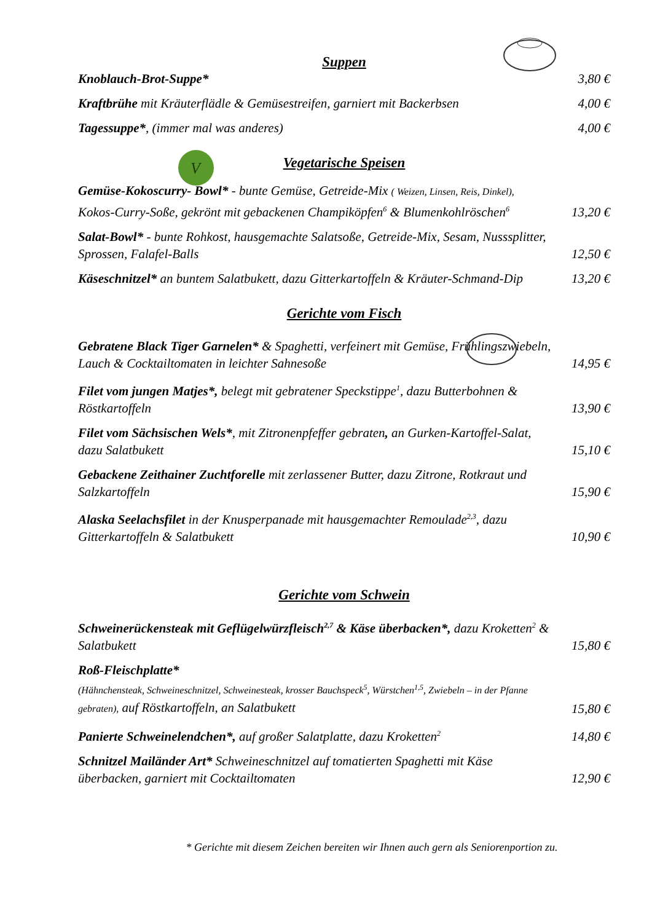V
Suppen
Knoblauch-Brot-Suppe*
3,80 €
Kraftbrühe mit Kräuterflädle & Gemüsestreifen, garniert mit Backerbsen
4,00 €
Tagessuppe*, (immer mal was anderes)
4,00 €
Vegetarische Speisen
Gemüse-Kokoscurry- Bowl* - bunte Gemüse, Getreide-Mix ( Weizen, Linsen, Reis, Dinkel), Kokos-Curry-Soße, gekrönt mit gebackenen Champiköpfen<sup>6</sup> & Blumenkohlröschen<sup>6</sup>
13,20 €
Salat-Bowl* - bunte Rohkost, hausgemachte Salatsoße, Getreide-Mix, Sesam, Nusssplitter, Sprossen, Falafel-Balls
12,50 €
Käseschnitzel* an buntem Salatbukett, dazu Gitterkartoffeln & Kräuter-Schmand-Dip
13,20 €
Gerichte vom Fisch
Gebratene Black Tiger Garnelen* & Spaghetti, verfeinert mit Gemüse, Frühlingszwiebeln, Lauch & Cocktailtomaten in leichter Sahnesoße
14,95 €
Filet vom jungen Matjes*, belegt mit gebratener Speckstippe<sup>1</sup>, dazu Butterbohnen & Röstkartoffeln
13,90 €
Filet vom Sächsischen Wels*, mit Zitronenpfeffer gebraten, an Gurken-Kartoffel-Salat, dazu Salatbukett
15,10 €
Gebackene Zeithainer Zuchtforelle mit zerlassener Butter, dazu Zitrone, Rotkraut und Salzkartoffeln
15,90 €
Alaska Seelachsfilet in der Knusperpanade mit hausgemachter Remoulade<sup>2,3</sup>, dazu Gitterkartoffeln & Salatbukett
10,90 €
Gerichte vom Schwein
Schweinerückensteak mit Geflügelwürzfleisch<sup>2,7</sup> & Käse überbacken*, dazu Kroketten<sup>2</sup> & Salatbukett
15,80 €
Roß-Fleischplatte*
(Hähnchensteak, Schweineschnitzel, Schweinesteak, krosser Bauchspeck<sup>5</sup>, Würstchen<sup>1,5</sup>, Zwiebeln – in der Pfanne gebraten), auf Röstkartoffeln, an Salatbukett
15,80 €
Panierte Schweinelendchen*, auf großer Salatplatte, dazu Kroketten<sup>2</sup>
14,80 €
Schnitzel Mailänder Art* Schweineschnitzel auf tomatierten Spaghetti mit Käse überbacken, garniert mit Cocktailtomaten
12,90 €
* Gerichte mit diesem Zeichen bereiten wir Ihnen auch gern als Seniorenportion zu.